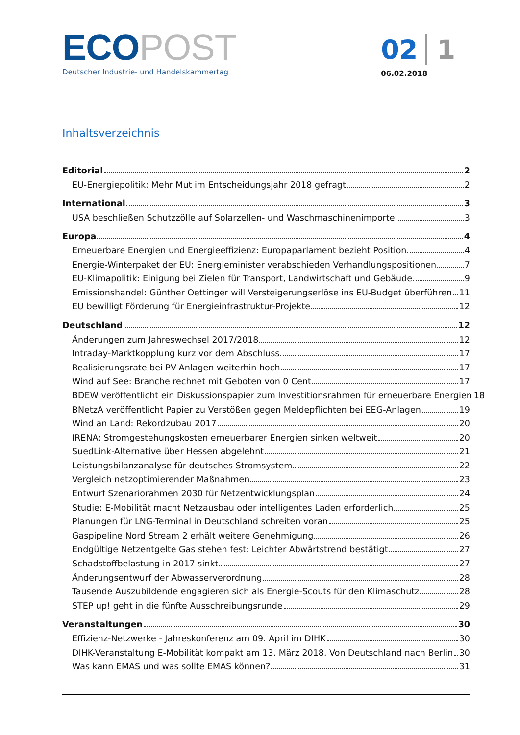ECO POST
Deutscher Industrie- und Handelskammertag
02 1
06.02.2018
Inhaltsverzeichnis
Editorial 2
EU-Energiepolitik: Mehr Mut im Entscheidungsjahr 2018 gefragt 2
International 3
USA beschließen Schutzzölle auf Solarzellen- und Waschmaschinenimporte 3
Europa 4
Erneuerbare Energien und Energieeffizienz: Europaparlament bezieht Position 4
Energie-Winterpaket der EU: Energieminister verabschieden Verhandlungspositionen 7
EU-Klimapolitik: Einigung bei Zielen für Transport, Landwirtschaft und Gebäude 9
Emissionshandel: Günther Oettinger will Versteigerungserlöse ins EU-Budget überführen 11
EU bewilligt Förderung für Energieinfrastruktur-Projekte 12
Deutschland 12
Änderungen zum Jahreswechsel 2017/2018 12
Intraday-Marktkopplung kurz vor dem Abschluss 17
Realisierungsrate bei PV-Anlagen weiterhin hoch 17
Wind auf See: Branche rechnet mit Geboten von 0 Cent 17
BDEW veröffentlicht ein Diskussionspapier zum Investitionsrahmen für erneuerbare Energien 18
BNetzA veröffentlicht Papier zu Verstößen gegen Meldepflichten bei EEG-Anlagen 19
Wind an Land: Rekordzubau 2017 20
IRENA: Stromgestehungskosten erneuerbarer Energien sinken weltweit 20
SuedLink-Alternative über Hessen abgelehnt 21
Leistungsbilanzanalyse für deutsches Stromsystem 22
Vergleich netzoptimierender Maßnahmen 23
Entwurf Szenariorahmen 2030 für Netzentwicklungsplan 24
Studie: E-Mobilität macht Netzausbau oder intelligentes Laden erforderlich 25
Planungen für LNG-Terminal in Deutschland schreiten voran 25
Gaspipeline Nord Stream 2 erhält weitere Genehmigung 26
Endgültige Netzentgelte Gas stehen fest: Leichter Abwärtstrend bestätigt 27
Schadstoffbelastung in 2017 sinkt 27
Änderungsentwurf der Abwasserverordnung 28
Tausende Auszubildende engagieren sich als Energie-Scouts für den Klimaschutz 28
STEP up! geht in die fünfte Ausschreibungsrunde 29
Veranstaltungen 30
Effizienz-Netzwerke - Jahreskonferenz am 09. April im DIHK 30
DIHK-Veranstaltung E-Mobilität kompakt am 13. März 2018. Von Deutschland nach Berlin 30
Was kann EMAS und was sollte EMAS können? 31